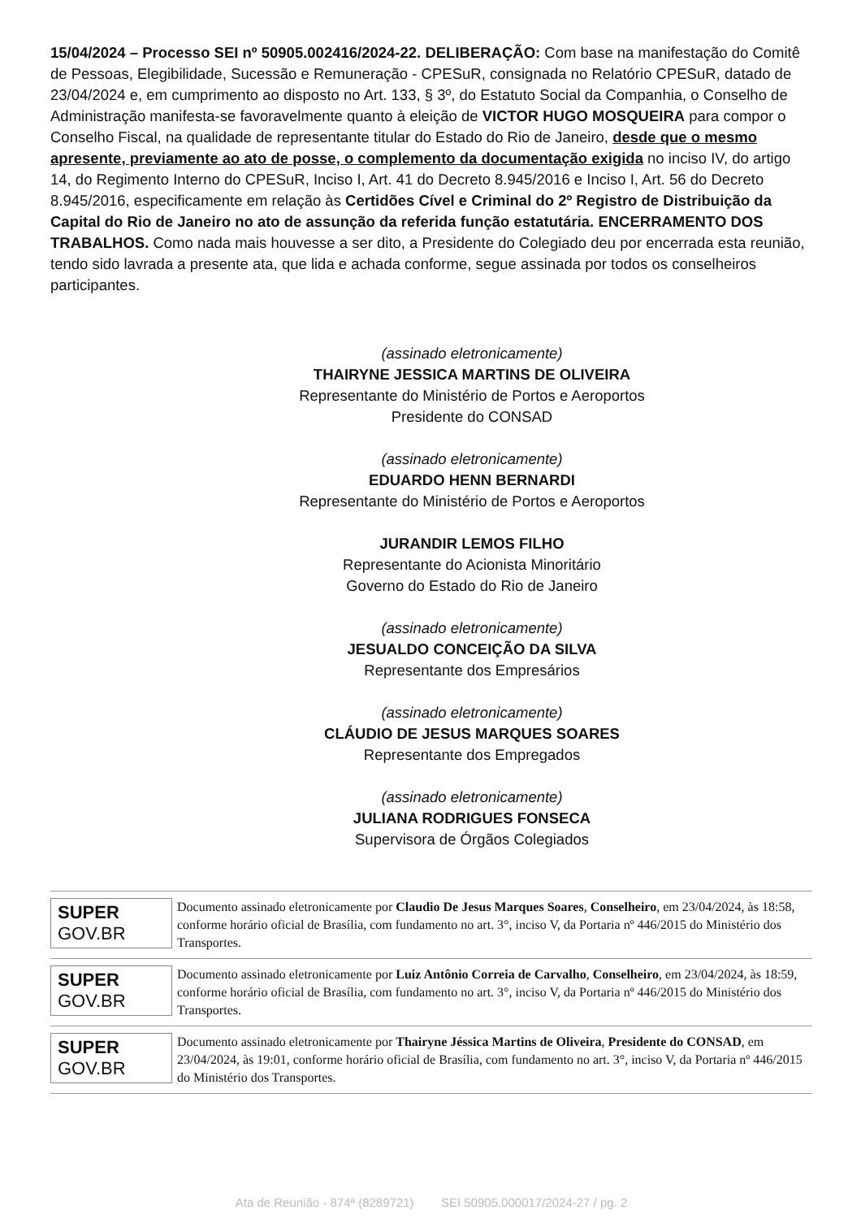15/04/2024 – Processo SEI nº 50905.002416/2024-22. DELIBERAÇÃO: Com base na manifestação do Comitê de Pessoas, Elegibilidade, Sucessão e Remuneração - CPESuR, consignada no Relatório CPESuR, datado de 23/04/2024 e, em cumprimento ao disposto no Art. 133, § 3º, do Estatuto Social da Companhia, o Conselho de Administração manifesta-se favoravelmente quanto à eleição de VICTOR HUGO MOSQUEIRA para compor o Conselho Fiscal, na qualidade de representante titular do Estado do Rio de Janeiro, desde que o mesmo apresente, previamente ao ato de posse, o complemento da documentação exigida no inciso IV, do artigo 14, do Regimento Interno do CPESuR, Inciso I, Art. 41 do Decreto 8.945/2016 e Inciso I, Art. 56 do Decreto 8.945/2016, especificamente em relação às Certidões Cível e Criminal do 2º Registro de Distribuição da Capital do Rio de Janeiro no ato de assunção da referida função estatutária. ENCERRAMENTO DOS TRABALHOS. Como nada mais houvesse a ser dito, a Presidente do Colegiado deu por encerrada esta reunião, tendo sido lavrada a presente ata, que lida e achada conforme, segue assinada por todos os conselheiros participantes.
(assinado eletronicamente)
THAIRYNE JESSICA MARTINS DE OLIVEIRA
Representante do Ministério de Portos e Aeroportos
Presidente do CONSAD
(assinado eletronicamente)
EDUARDO HENN BERNARDI
Representante do Ministério de Portos e Aeroportos
JURANDIR LEMOS FILHO
Representante do Acionista Minoritário
Governo do Estado do Rio de Janeiro
(assinado eletronicamente)
JESUALDO CONCEIÇÃO DA SILVA
Representante dos Empresários
(assinado eletronicamente)
CLÁUDIO DE JESUS MARQUES SOARES
Representante dos Empregados
(assinado eletronicamente)
JULIANA RODRIGUES FONSECA
Supervisora de Órgãos Colegiados
SUPER
GOV.BR
Documento assinado eletronicamente por Claudio De Jesus Marques Soares, Conselheiro, em 23/04/2024, às 18:58, conforme horário oficial de Brasília, com fundamento no art. 3°, inciso V, da Portaria nº 446/2015 do Ministério dos Transportes.
SUPER
GOV.BR
Documento assinado eletronicamente por Luiz Antônio Correia de Carvalho, Conselheiro, em 23/04/2024, às 18:59, conforme horário oficial de Brasília, com fundamento no art. 3°, inciso V, da Portaria nº 446/2015 do Ministério dos Transportes.
SUPER
GOV.BR
Documento assinado eletronicamente por Thairyne Jéssica Martins de Oliveira, Presidente do CONSAD, em 23/04/2024, às 19:01, conforme horário oficial de Brasília, com fundamento no art. 3°, inciso V, da Portaria nº 446/2015 do Ministério dos Transportes.
Ata de Reunião - 874ª (8289721) SEI 50905.000017/2024-27 / pg. 2